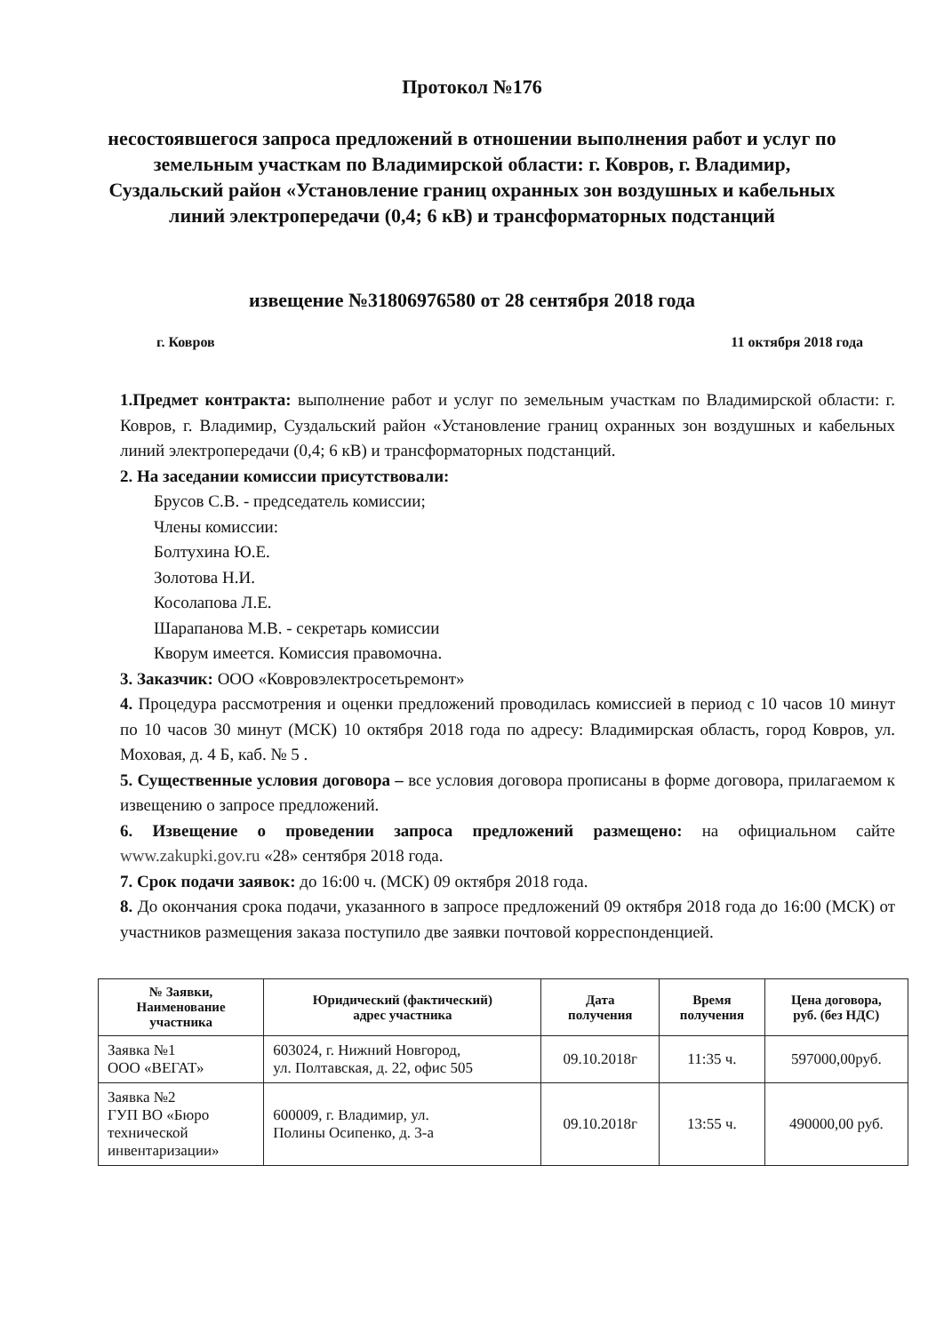Протокол №176
несостоявшегося запроса предложений в отношении выполнения работ и услуг по земельным участкам по Владимирской области: г. Ковров, г. Владимир, Суздальский район «Установление границ охранных зон воздушных и кабельных линий электропередачи (0,4; 6 кВ) и трансформаторных подстанций
извещение №31806976580 от 28 сентября 2018 года
г. Ковров 11 октября 2018 года
1.Предмет контракта: выполнение работ и услуг по земельным участкам по Владимирской области: г. Ковров, г. Владимир, Суздальский район «Установление границ охранных зон воздушных и кабельных линий электропередачи (0,4; 6 кВ) и трансформаторных подстанций.
2. На заседании комиссии присутствовали:
Брусов С.В. - председатель комиссии;
Члены комиссии:
Болтухина Ю.Е.
Золотова Н.И.
Косолапова Л.Е.
Шарапанова М.В. - секретарь комиссии
Кворум имеется. Комиссия правомочна.
3. Заказчик: ООО «Ковровэлектросетьремонт»
4. Процедура рассмотрения и оценки предложений проводилась комиссией в период с 10 часов 10 минут по 10 часов 30 минут (МСК) 10 октября 2018 года по адресу: Владимирская область, город Ковров, ул. Моховая, д. 4 Б, каб. № 5 .
5. Существенные условия договора – все условия договора прописаны в форме договора, прилагаемом к извещению о запросе предложений.
6. Извещение о проведении запроса предложений размещено: на официальном сайте www.zakupki.gov.ru «28» сентября 2018 года.
7. Срок подачи заявок: до 16:00 ч. (МСК) 09 октября 2018 года.
8. До окончания срока подачи, указанного в запросе предложений 09 октября 2018 года до 16:00 (МСК) от участников размещения заказа поступило две заявки почтовой корреспонденцией.
| № Заявки, Наименование участника | Юридический (фактический) адрес участника | Дата получения | Время получения | Цена договора, руб. (без НДС) |
| --- | --- | --- | --- | --- |
| Заявка №1 ООО «ВЕГАТ» | 603024, г. Нижний Новгород, ул. Полтавская, д. 22, офис 505 | 09.10.2018г | 11:35 ч. | 597000,00руб. |
| Заявка №2 ГУП ВО «Бюро технической инвентаризации» | 600009, г. Владимир, ул. Полины Осипенко, д. 3-а | 09.10.2018г | 13:55 ч. | 490000,00 руб. |